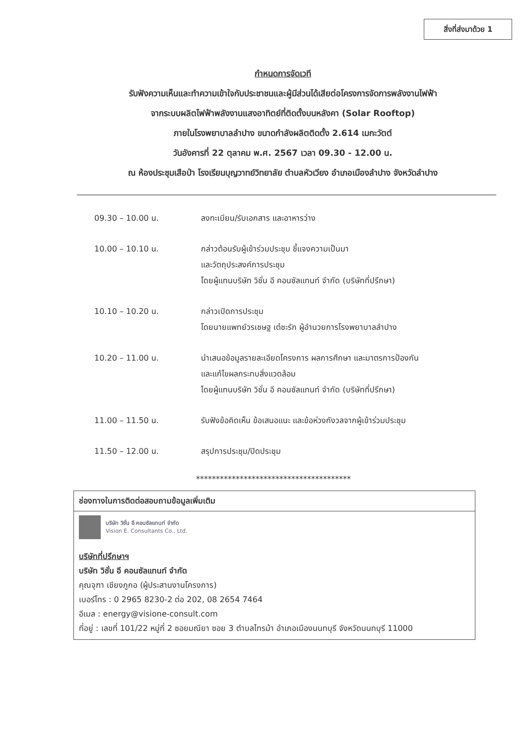สิ่งที่ส่งมาด้วย 1
กำหนดการจัดเวที
รับฟังความเห็นและทำความเข้าใจกับประชาชนและผู้มีส่วนได้เสียต่อโครงการจัดการพลังงานไฟฟ้า
จากระบบผลิตไฟฟ้าพลังงานแสงอาทิตย์ที่ติดตั้งบนหลังคา (Solar Rooftop)
ภายในโรงพยาบาลลำปาง ขนาดกำลังผลิตติดตั้ง 2.614 เมกะวัตต์
วันอังคารที่ 22 ตุลาคม พ.ศ. 2567 เวลา 09.30 - 12.00 น.
ณ ห้องประชุมเสือป่า โรงเรียนบุญวาทย์วิทยาลัย ตำบลหัวเวียง อำเภอเมืองลำปาง จังหวัดลำปาง
09.30 – 10.00 น. ลงทะเบียน/รับเอกสาร และอาหารว่าง
10.00 – 10.10 น. กล่าวต้อนรับผู้เข้าร่วมประชุม ชี้แจงความเป็นมา
และวัตถุประสงค์การประชุม
โดยผู้แทนบริษัท วิชั่น อี คอนซัลแทนท์ จำกัด (บริษัทที่ปรึกษา)
10.10 – 10.20 น. กล่าวเปิดการประชุม
โดยนายแพทย์วรเชษฐ เต๋ชะรัก ผู้อำนวยการโรงพยาบาลลำปาง
10.20 – 11.00 น. นำเสนอข้อมูลรายละเอียดโครงการ ผลการศึกษา และมาตรการป้องกัน
และแก้ไขผลกระทบสิ่งแวดล้อม
โดยผู้แทนบริษัท วิชั่น อี คอนซัลแทนท์ จำกัด (บริษัทที่ปรึกษา)
11.00 – 11.50 น. รับฟังข้อคิดเห็น ข้อเสนอแนะ และข้อห่วงกังวลจากผู้เข้าร่วมประชุม
11.50 – 12.00 น. สรุปการประชุม/ปิดประชุม
***************************************
ช่องทางในการติดต่อสอบถามข้อมูลเพิ่มเติม
บริษัท วิชั่น อี คอนซัลแทนท์ จำกัด
Vision E. Consultants Co., Ltd.
บริษัทที่ปรึกษาฯ
บริษัท วิชั่น อี คอนซัลแทนท์ จำกัด
คุณจุฑา เชียงภูกอ (ผู้ประสานงานโครงการ)
เบอร์โทร : 0 2965 8230-2 ต่อ 202, 08 2654 7464
อีเมล : energy@visione-consult.com
ที่อยู่ : เลขที่ 101/22 หมู่ที่ 2 ซอยมณียา ซอย 3 ตำบลไทรม้า อำเภอเมืองนนทบุรี จังหวัดนนทบุรี 11000